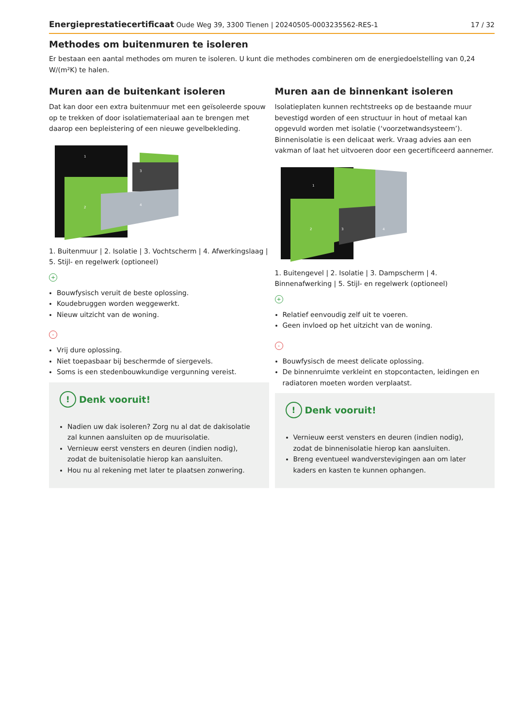Energieprestatiecertificaat Oude Weg 39, 3300 Tienen | 20240505-0003235562-RES-1
17 / 32
Methodes om buitenmuren te isoleren
Er bestaan een aantal methodes om muren te isoleren. U kunt die methodes combineren om de energiedoelstelling van 0,24 W/(m²K) te halen.
Muren aan de buitenkant isoleren
Dat kan door een extra buitenmuur met een geïsoleerde spouw op te trekken of door isolatiemateriaal aan te brengen met daarop een bepleistering of een nieuwe gevelbekleding.
2
3
4
1
1. Buitenmuur | 2. Isolatie | 3. Vochtscherm | 4. Afwerkingslaag | 5. Stijl- en regelwerk (optioneel)
+
Bouwfysisch veruit de beste oplossing.
Koudebruggen worden weggewerkt.
Nieuw uitzicht van de woning.
-
Vrij dure oplossing.
Niet toepasbaar bij beschermde of siergevels.
Soms is een stedenbouwkundige vergunning vereist.
! Denk vooruit!
Nadien uw dak isoleren? Zorg nu al dat de dakisolatie zal kunnen aansluiten op de muurisolatie.
Vernieuw eerst vensters en deuren (indien nodig), zodat de buitenisolatie hierop kan aansluiten.
Hou nu al rekening met later te plaatsen zonwering.
Muren aan de binnenkant isoleren
Isolatieplaten kunnen rechtstreeks op de bestaande muur bevestigd worden of een structuur in hout of metaal kan opgevuld worden met isolatie (‘voorzetwandsysteem’). Binnenisolatie is een delicaat werk. Vraag advies aan een vakman of laat het uitvoeren door een gecertificeerd aannemer.
2
3
4
1
1. Buitengevel | 2. Isolatie | 3. Dampscherm | 4. Binnenafwerking | 5. Stijl- en regelwerk (optioneel)
+
Relatief eenvoudig zelf uit te voeren.
Geen invloed op het uitzicht van de woning.
-
Bouwfysisch de meest delicate oplossing.
De binnenruimte verkleint en stopcontacten, leidingen en radiatoren moeten worden verplaatst.
! Denk vooruit!
Vernieuw eerst vensters en deuren (indien nodig), zodat de binnenisolatie hierop kan aansluiten.
Breng eventueel wandverstevigingen aan om later kaders en kasten te kunnen ophangen.